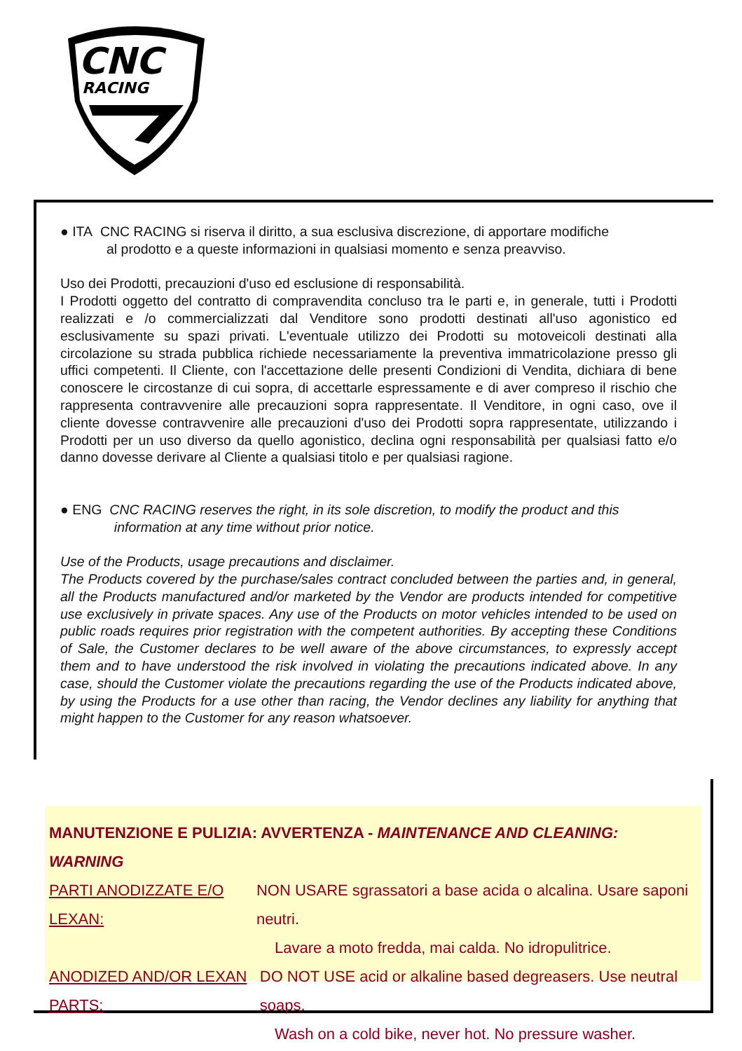CNC
RACING
● ITA CNC RACING si riserva il diritto, a sua esclusiva discrezione, di apportare modifiche
al prodotto e a queste informazioni in qualsiasi momento e senza preavviso.
Uso dei Prodotti, precauzioni d'uso ed esclusione di responsabilità.
I Prodotti oggetto del contratto di compravendita concluso tra le parti e, in generale, tutti i Prodotti realizzati e /o commercializzati dal Venditore sono prodotti destinati all'uso agonistico ed esclusivamente su spazi privati. L'eventuale utilizzo dei Prodotti su motoveicoli destinati alla circolazione su strada pubblica richiede necessariamente la preventiva immatricolazione presso gli uffici competenti. Il Cliente, con l'accettazione delle presenti Condizioni di Vendita, dichiara di bene conoscere le circostanze di cui sopra, di accettarle espressamente e di aver compreso il rischio che rappresenta contravvenire alle precauzioni sopra rappresentate. Il Venditore, in ogni caso, ove il cliente dovesse contravvenire alle precauzioni d'uso dei Prodotti sopra rappresentate, utilizzando i Prodotti per un uso diverso da quello agonistico, declina ogni responsabilità per qualsiasi fatto e/o danno dovesse derivare al Cliente a qualsiasi titolo e per qualsiasi ragione.
● ENG CNC RACING reserves the right, in its sole discretion, to modify the product and this
information at any time without prior notice.
Use of the Products, usage precautions and disclaimer.
The Products covered by the purchase/sales contract concluded between the parties and, in general, all the Products manufactured and/or marketed by the Vendor are products intended for competitive use exclusively in private spaces. Any use of the Products on motor vehicles intended to be used on public roads requires prior registration with the competent authorities. By accepting these Conditions of Sale, the Customer declares to be well aware of the above circumstances, to expressly accept them and to have understood the risk involved in violating the precautions indicated above. In any case, should the Customer violate the precautions regarding the use of the Products indicated above, by using the Products for a use other than racing, the Vendor declines any liability for anything that might happen to the Customer for any reason whatsoever.
MANUTENZIONE E PULIZIA: AVVERTENZA - MAINTENANCE AND CLEANING: WARNING
PARTI ANODIZZATE E/O LEXAN: NON USARE sgrassatori a base acida o alcalina. Usare saponi neutri.
Lavare a moto fredda, mai calda. No idropulitrice.
ANODIZED AND/OR LEXAN PARTS: DO NOT USE acid or alkaline based degreasers. Use neutral soaps.
Wash on a cold bike, never hot. No pressure washer.